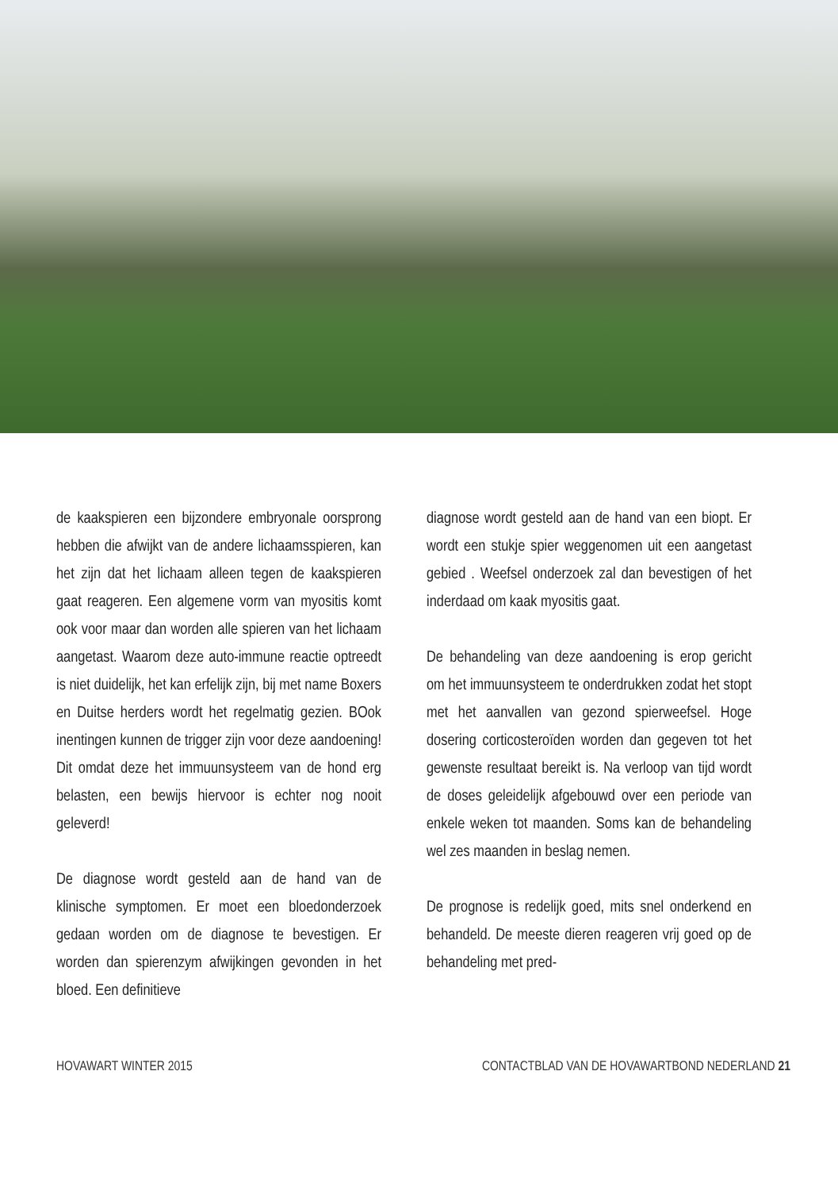de kaakspieren een bijzondere embryonale oorsprong hebben die afwijkt van de andere lichaamsspieren, kan het zijn dat het lichaam alleen tegen de kaakspieren gaat reageren. Een algemene vorm van myositis komt ook voor maar dan worden alle spieren van het lichaam aangetast. Waarom deze auto-immune reactie optreedt is niet duidelijk, het kan erfelijk zijn, bij met name Boxers en Duitse herders wordt het regelmatig gezien. BOok inentingen kunnen de trigger zijn voor deze aandoening! Dit omdat deze het immuunsysteem van de hond erg belasten, een bewijs hiervoor is echter nog nooit geleverd!
De diagnose wordt gesteld aan de hand van de klinische symptomen. Er moet een bloedonderzoek gedaan worden om de diagnose te bevestigen. Er worden dan spierenzym afwijkingen gevonden in het bloed. Een definitieve
diagnose wordt gesteld aan de hand van een biopt. Er wordt een stukje spier weggenomen uit een aangetast gebied . Weefsel onderzoek zal dan bevestigen of het inderdaad om kaak myositis gaat.
De behandeling van deze aandoening is erop gericht om het immuunsysteem te onderdrukken zodat het stopt met het aanvallen van gezond spierweefsel. Hoge dosering corticosteroïden worden dan gegeven tot het gewenste resultaat bereikt is. Na verloop van tijd wordt de doses geleidelijk afgebouwd over een periode van enkele weken tot maanden. Soms kan de behandeling wel zes maanden in beslag nemen.
De prognose is redelijk goed, mits snel onderkend en behandeld. De meeste dieren reageren vrij goed op de behandeling met pred-
HOVAWART WINTER 2015 CONTACTBLAD VAN DE HOVAWARTBOND NEDERLAND 21